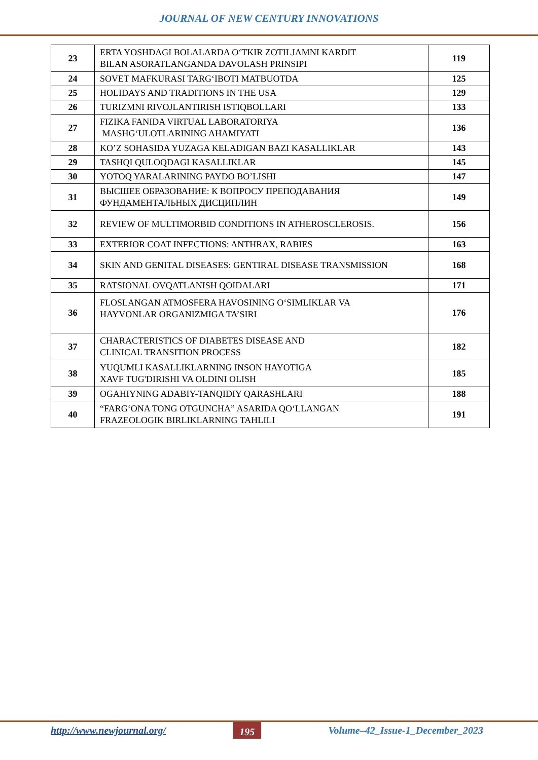JOURNAL OF NEW CENTURY INNOVATIONS
| 23 | ERTA YOSHDAGI BOLALARDA O‘TKIR ZOTILJAMNI KARDIT BILAN ASORATLANGANDA DAVOLASH PRINSIPI | 119 |
| 24 | SOVET MAFKURASI TARG‘IBOTI MATBUOTDA | 125 |
| 25 | HOLIDAYS AND TRADITIONS IN THE USA | 129 |
| 26 | TURIZMNI RIVOJLANTIRISH ISTIQBOLLARI | 133 |
| 27 | FIZIKA FANIDA VIRTUAL LABORATORIYA MASHG‘ULOTLARINING AHAMIYATI | 136 |
| 28 | KO’Z SOHASIDA YUZAGA KELADIGAN BAZI KASALLIKLAR | 143 |
| 29 | TASHQI QULOQDAGI KASALLIKLAR | 145 |
| 30 | YOTOQ YARALARINING PAYDO BO’LISHI | 147 |
| 31 | ВЫСШЕЕ ОБРАЗОВАНИЕ: К ВОПРОСУ ПРЕПОДАВАНИЯ ФУНДАМЕНТАЛЬНЫХ ДИСЦИПЛИН | 149 |
| 32 | REVIEW OF MULTIMORBID CONDITIONS IN ATHEROSCLEROSIS. | 156 |
| 33 | EXTERIOR COAT INFECTIONS: ANTHRAX, RABIES | 163 |
| 34 | SKIN AND GENITAL DISEASES: GENTIRAL DISEASE TRANSMISSION | 168 |
| 35 | RATSIONAL OVQATLANISH QOIDALARI | 171 |
| 36 | FLOSLANGAN ATMOSFERA HAVOSINING O‘SIMLIKLAR VA HAYVONLAR ORGANIZMIGA TA’SIRI | 176 |
| 37 | CHARACTERISTICS OF DIABETES DISEASE AND CLINICAL TRANSITION PROCESS | 182 |
| 38 | YUQUMLI KASALLIKLARNING INSON HAYOTIGA XAVF TUG'DIRISHI VA OLDINI OLISH | 185 |
| 39 | OGAHIYNING ADABIY-TANQIDIY QARASHLARI | 188 |
| 40 | “FARG‘ONA TONG OTGUNCHA” ASARIDA QO‘LLANGAN FRAZEOLOGIK BIRLIKLARNING TAHLILI | 191 |
http://www.newjournal.org/ 195 Volume–42_Issue-1_December_2023